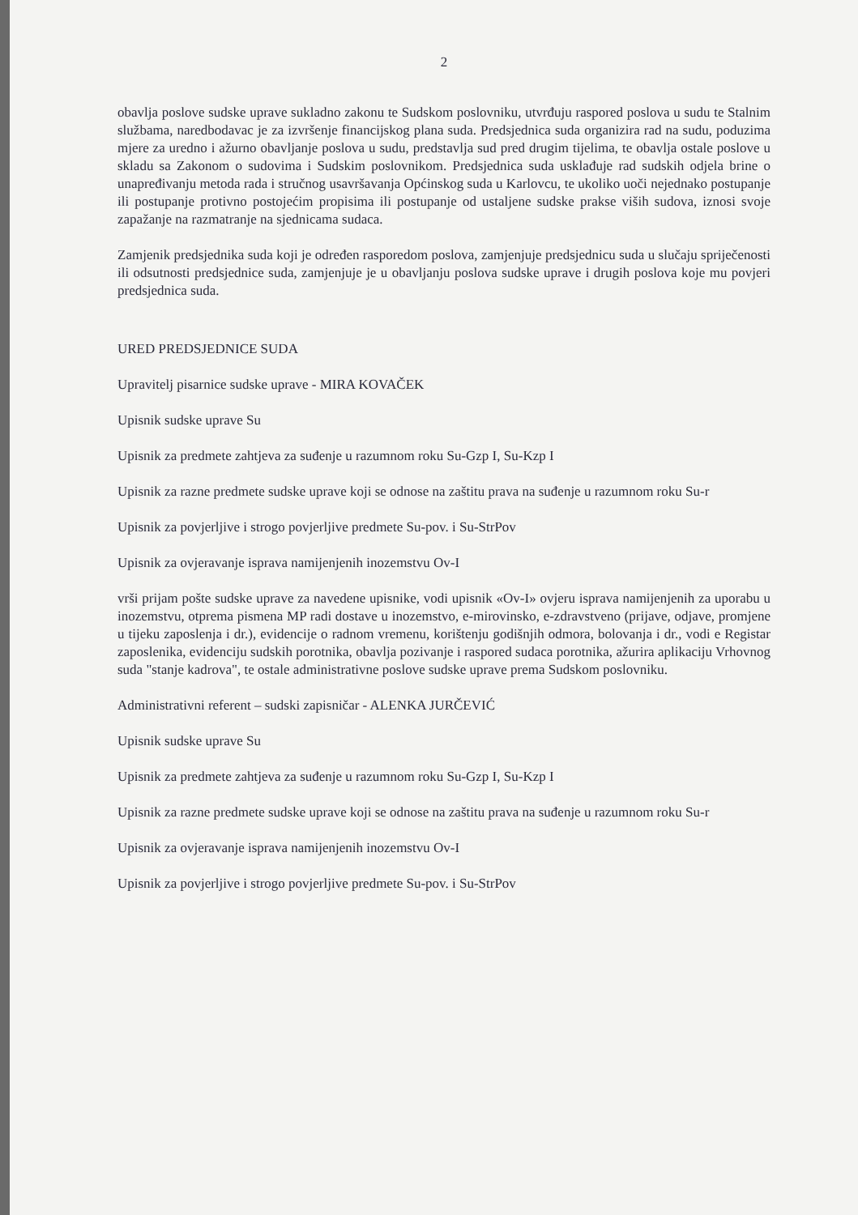2
obavlja poslove sudske uprave sukladno zakonu te Sudskom poslovniku, utvrđuju raspored poslova u sudu te Stalnim službama, naredbodavac je za izvršenje financijskog plana suda. Predsjednica suda organizira rad na sudu, poduzima mjere za uredno i ažurno obavljanje poslova u sudu, predstavlja sud pred drugim tijelima, te obavlja ostale poslove u skladu sa Zakonom o sudovima i Sudskim poslovnikom. Predsjednica suda usklađuje rad sudskih odjela brine o unapređivanju metoda rada i stručnog usavršavanja Općinskog suda u Karlovcu, te ukoliko uoči nejednako postupanje ili postupanje protivno postojećim propisima ili postupanje od ustaljene sudske prakse viših sudova, iznosi svoje zapažanje na razmatranje na sjednicama sudaca.
Zamjenik predsjednika suda koji je određen rasporedom poslova, zamjenjuje predsjednicu suda u slučaju spriječenosti ili odsutnosti predsjednice suda, zamjenjuje je u obavljanju poslova sudske uprave i drugih poslova koje mu povjeri predsjednica suda.
URED PREDSJEDNICE SUDA
Upravitelj pisarnice sudske uprave - MIRA KOVAČEK
Upisnik sudske uprave Su
Upisnik za predmete zahtjeva za suđenje u razumnom roku Su-Gzp I, Su-Kzp I
Upisnik za razne predmete sudske uprave koji se odnose na zaštitu prava na suđenje u razumnom roku Su-r
Upisnik za povjerljive i strogo povjerljive predmete Su-pov. i Su-StrPov
Upisnik za ovjeravanje isprava namijenjenih inozemstvu Ov-I
vrši prijam pošte sudske uprave za navedene upisnike, vodi upisnik «Ov-I» ovjeru isprava namijenjenih za uporabu u inozemstvu, otprema pismena MP radi dostave u inozemstvo, e-mirovinsko, e-zdravstveno (prijave, odjave, promjene u tijeku zaposlenja i dr.), evidencije o radnom vremenu, korištenju godišnjih odmora, bolovanja i dr., vodi e Registar zaposlenika, evidenciju sudskih porotnika, obavlja pozivanje i raspored sudaca porotnika, ažurira aplikaciju Vrhovnog suda "stanje kadrova", te ostale administrativne poslove sudske uprave prema Sudskom poslovniku.
Administrativni referent – sudski zapisničar - ALENKA JURČEVIĆ
Upisnik sudske uprave Su
Upisnik za predmete zahtjeva za suđenje u razumnom roku Su-Gzp I, Su-Kzp I
Upisnik za razne predmete sudske uprave koji se odnose na zaštitu prava na suđenje u razumnom roku Su-r
Upisnik za ovjeravanje isprava namijenjenih inozemstvu Ov-I
Upisnik za povjerljive i strogo povjerljive predmete Su-pov. i Su-StrPov